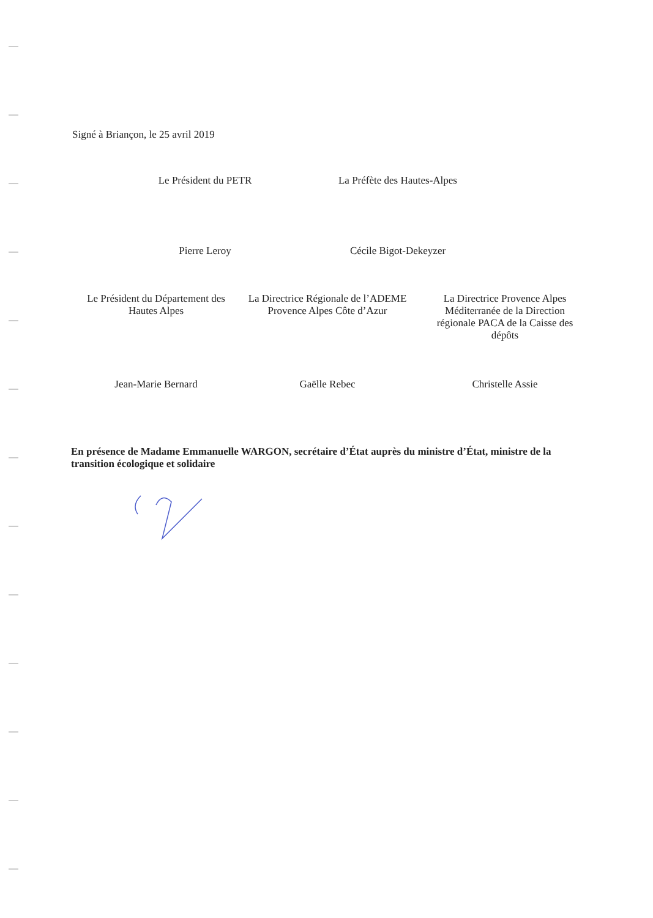Signé à Briançon, le 25 avril 2019
Le Président du PETR
Pierre Leroy
La Préfète des Hautes-Alpes
Cécile Bigot-Dekeyzer
Le Président du Département des Hautes Alpes
Jean-Marie Bernard
La Directrice Régionale de l’ADEME Provence Alpes Côte d’Azur
Gaëlle Rebec
La Directrice Provence Alpes Méditerranée de la Direction régionale PACA de la Caisse des dépôts
Christelle Assie
En présence de Madame Emmanuelle WARGON, secrétaire d’État auprès du ministre d’État, ministre de la transition écologique et solidaire